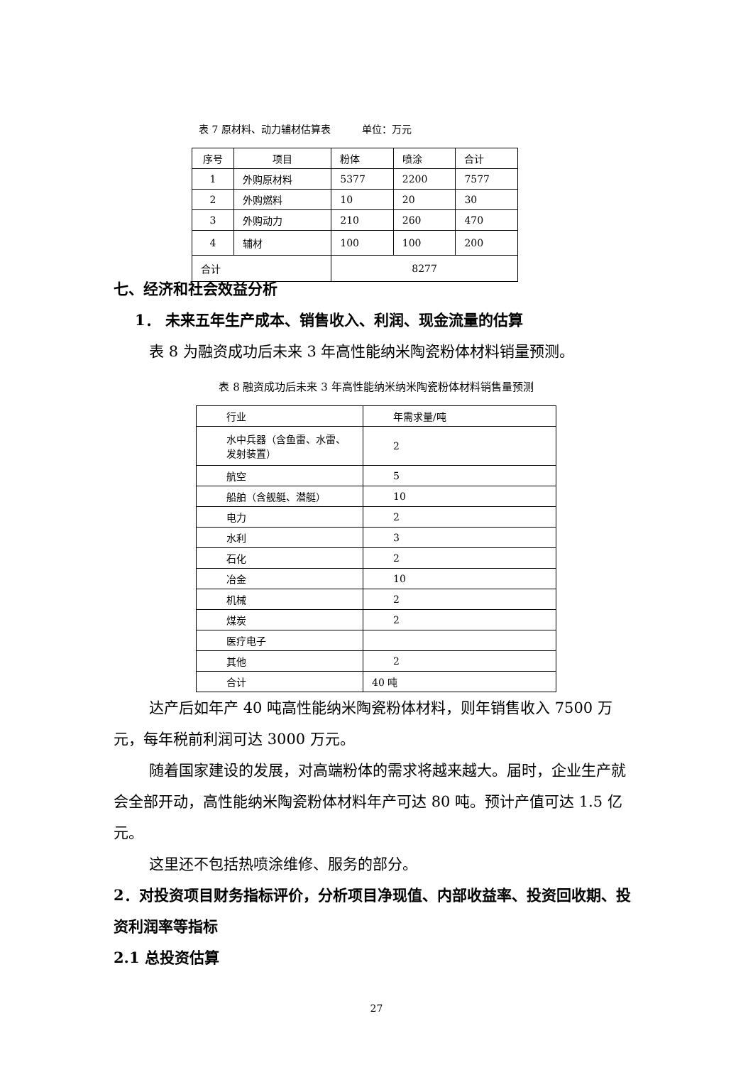表 7 原材料、动力辅材估算表 单位：万元
| 序号 | 项目 | 粉体 | 喷涂 | 合计 |
| 1 | 外购原材料 | 5377 | 2200 | 7577 |
| 2 | 外购燃料 | 10 | 20 | 30 |
| 3 | 外购动力 | 210 | 260 | 470 |
| 4 | 辅材 | 100 | 100 | 200 |
| 合计 | | 8277 | | |
七、经济和社会效益分析
1． 未来五年生产成本、销售收入、利润、现金流量的估算
表 8 为融资成功后未来 3 年高性能纳米陶瓷粉体材料销量预测。
表 8 融资成功后未来 3 年高性能纳米纳米陶瓷粉体材料销售量预测
| 行业 | 年需求量/吨 |
| 水中兵器（含鱼雷、水雷、发射装置） | 2 |
| 航空 | 5 |
| 船舶（含舰艇、潜艇） | 10 |
| 电力 | 2 |
| 水利 | 3 |
| 石化 | 2 |
| 冶金 | 10 |
| 机械 | 2 |
| 煤炭 | 2 |
| 医疗电子 | |
| 其他 | 2 |
| 合计 | 40 吨 |
达产后如年产 40 吨高性能纳米陶瓷粉体材料，则年销售收入 7500 万元，每年税前利润可达 3000 万元。
随着国家建设的发展，对高端粉体的需求将越来越大。届时，企业生产就会全部开动，高性能纳米陶瓷粉体材料年产可达 80 吨。预计产值可达 1.5 亿元。
这里还不包括热喷涂维修、服务的部分。
2．对投资项目财务指标评价，分析项目净现值、内部收益率、投资回收期、投资利润率等指标
2.1 总投资估算
27